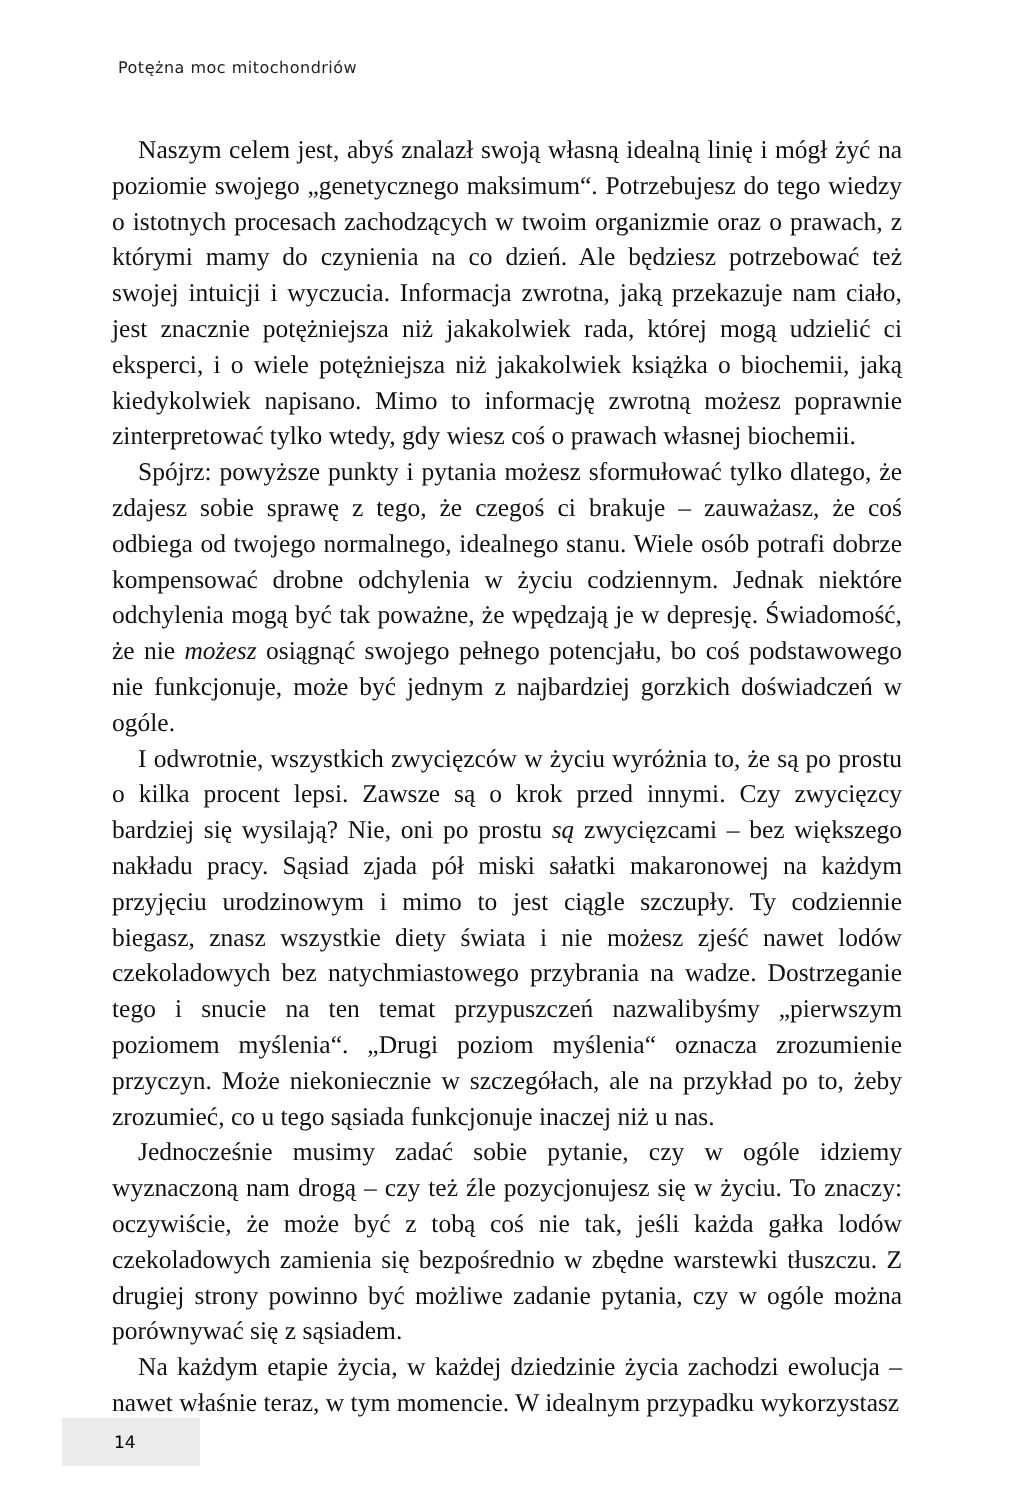Potężna moc mitochondriów
Naszym celem jest, abyś znalazł swoją własną idealną linię i mógł żyć na poziomie swojego „genetycznego maksimum“. Potrzebujesz do tego wiedzy o istotnych procesach zachodzących w twoim organizmie oraz o prawach, z którymi mamy do czynienia na co dzień. Ale będziesz potrzebować też swojej intuicji i wyczucia. Informacja zwrotna, jaką przekazuje nam ciało, jest znacznie potężniejsza niż jakakolwiek rada, której mogą udzielić ci eksperci, i o wiele potężniejsza niż jakakolwiek książka o biochemii, jaką kiedykolwiek napisano. Mimo to informację zwrotną możesz poprawnie zinterpretować tylko wtedy, gdy wiesz coś o prawach własnej biochemii.
Spójrz: powyższe punkty i pytania możesz sformułować tylko dlatego, że zdajesz sobie sprawę z tego, że czegoś ci brakuje – zauważasz, że coś odbiega od twojego normalnego, idealnego stanu. Wiele osób potrafi dobrze kompensować drobne odchylenia w życiu codziennym. Jednak niektóre odchylenia mogą być tak poważne, że wpędzają je w depresję. Świadomość, że nie możesz osiągnąć swojego pełnego potencjału, bo coś podstawowego nie funkcjonuje, może być jednym z najbardziej gorzkich doświadczeń w ogóle.
I odwrotnie, wszystkich zwycięzców w życiu wyróżnia to, że są po prostu o kilka procent lepsi. Zawsze są o krok przed innymi. Czy zwycięzcy bardziej się wysilają? Nie, oni po prostu są zwycięzcami – bez większego nakładu pracy. Sąsiad zjada pół miski sałatki makaronowej na każdym przyjęciu urodzinowym i mimo to jest ciągle szczupły. Ty codziennie biegasz, znasz wszystkie diety świata i nie możesz zjeść nawet lodów czekoladowych bez natychmiastowego przybrania na wadze. Dostrzeganie tego i snucie na ten temat przypuszczeń nazwalibyśmy „pierwszym poziomem myślenia“. „Drugi poziom myślenia“ oznacza zrozumienie przyczyn. Może niekoniecznie w szczegółach, ale na przykład po to, żeby zrozumieć, co u tego sąsiada funkcjonuje inaczej niż u nas.
Jednocześnie musimy zadać sobie pytanie, czy w ogóle idziemy wyznaczoną nam drogą – czy też źle pozycjonujesz się w życiu. To znaczy: oczywiście, że może być z tobą coś nie tak, jeśli każda gałka lodów czekoladowych zamienia się bezpośrednio w zbędne warstewki tłuszczu. Z drugiej strony powinno być możliwe zadanie pytania, czy w ogóle można porównywać się z sąsiadem.
Na każdym etapie życia, w każdej dziedzinie życia zachodzi ewolucja – nawet właśnie teraz, w tym momencie. W idealnym przypadku wykorzystasz
14